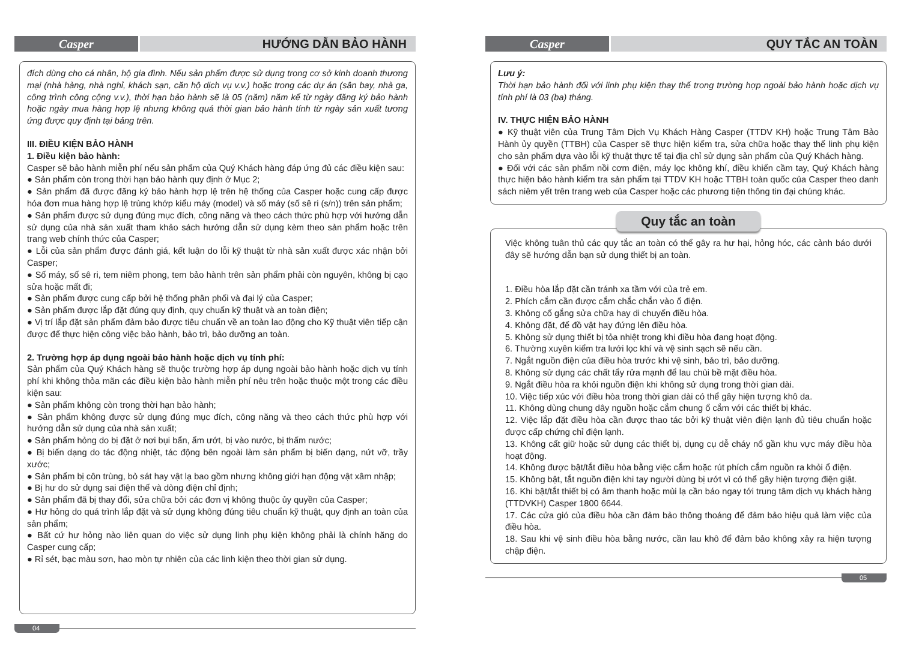Casper HƯỚNG DẪN BẢO HÀNH
đích dùng cho cá nhân, hộ gia đình. Nếu sản phẩm được sử dụng trong cơ sở kinh doanh thương mại (nhà hàng, nhà nghỉ, khách sạn, căn hộ dịch vụ v.v.) hoặc trong các dự án (sân bay, nhà ga, công trình công cộng v.v.), thời hạn bảo hành sẽ là 05 (năm) năm kể từ ngày đăng ký bảo hành hoặc ngày mua hàng hợp lệ nhưng không quá thời gian bảo hành tính từ ngày sản xuất tương ứng được quy định tại bảng trên.
III. ĐIỀU KIỆN BẢO HÀNH
1. Điều kiện bảo hành:
Casper sẽ bảo hành miễn phí nếu sản phẩm của Quý Khách hàng đáp ứng đủ các điều kiện sau:
● Sản phẩm còn trong thời hạn bảo hành quy định ở Mục 2;
● Sản phẩm đã được đăng ký bảo hành hợp lệ trên hệ thống của Casper hoặc cung cấp được hóa đơn mua hàng hợp lệ trùng khớp kiểu máy (model) và số máy (số sê ri (s/n)) trên sản phẩm;
● Sản phẩm được sử dụng đúng mục đích, công năng và theo cách thức phù hợp với hướng dẫn sử dụng của nhà sản xuất tham khảo sách hướng dẫn sử dụng kèm theo sản phẩm hoặc trên trang web chính thức của Casper;
● Lỗi của sản phẩm được đánh giá, kết luận do lỗi kỹ thuật từ nhà sản xuất được xác nhận bởi Casper;
● Số máy, số sê ri, tem niêm phong, tem bảo hành trên sản phẩm phải còn nguyên, không bị cạo sửa hoặc mất đi;
● Sản phẩm được cung cấp bởi hệ thống phân phối và đại lý của Casper;
● Sản phẩm được lắp đặt đúng quy định, quy chuẩn kỹ thuật và an toàn điện;
● Vị trí lắp đặt sản phẩm đảm bảo được tiêu chuẩn về an toàn lao động cho Kỹ thuật viên tiếp cận được để thực hiện công việc bảo hành, bảo trì, bảo dưỡng an toàn.
2. Trường hợp áp dụng ngoài bảo hành hoặc dịch vụ tính phí:
Sản phẩm của Quý Khách hàng sẽ thuộc trường hợp áp dụng ngoài bảo hành hoặc dịch vụ tính phí khi không thỏa mãn các điều kiện bảo hành miễn phí nêu trên hoặc thuộc một trong các điều kiện sau:
● Sản phẩm không còn trong thời hạn bảo hành;
● Sản phẩm không được sử dụng đúng mục đích, công năng và theo cách thức phù hợp với hướng dẫn sử dụng của nhà sản xuất;
● Sản phẩm hỏng do bị đặt ở nơi bụi bẩn, ẩm ướt, bị vào nước, bị thấm nước;
● Bị biến dạng do tác động nhiệt, tác động bên ngoài làm sản phẩm bị biến dạng, nứt vỡ, trầy xước;
● Sản phẩm bị côn trùng, bò sát hay vật lạ bao gồm nhưng không giới hạn động vật xâm nhập;
● Bị hư do sử dụng sai điện thế và dòng điện chỉ định;
● Sản phẩm đã bị thay đổi, sửa chữa bởi các đơn vị không thuộc ủy quyền của Casper;
● Hư hỏng do quá trình lắp đặt và sử dụng không đúng tiêu chuẩn kỹ thuật, quy định an toàn của sản phẩm;
● Bất cứ hư hỏng nào liên quan do việc sử dụng linh phụ kiện không phải là chính hãng do Casper cung cấp;
● Rỉ sét, bạc màu sơn, hao mòn tự nhiên của các linh kiện theo thời gian sử dụng.
04
Casper QUY TẮC AN TOÀN
Lưu ý:
Thời hạn bảo hành đối với linh phụ kiện thay thế trong trường hợp ngoài bảo hành hoặc dịch vụ tính phí là 03 (ba) tháng.
IV. THỰC HIỆN BẢO HÀNH
● Kỹ thuật viên của Trung Tâm Dịch Vụ Khách Hàng Casper (TTDV KH) hoặc Trung Tâm Bảo Hành ủy quyền (TTBH) của Casper sẽ thực hiện kiểm tra, sửa chữa hoặc thay thế linh phụ kiện cho sản phẩm dựa vào lỗi kỹ thuật thực tế tại địa chỉ sử dụng sản phẩm của Quý Khách hàng.
● Đối với các sản phẩm nồi cơm điện, máy lọc không khí, điều khiển cầm tay, Quý Khách hàng thực hiện bảo hành kiểm tra sản phẩm tại TTDV KH hoặc TTBH toàn quốc của Casper theo danh sách niêm yết trên trang web của Casper hoặc các phương tiện thông tin đại chúng khác.
Quy tắc an toàn
Việc không tuân thủ các quy tắc an toàn có thể gây ra hư hại, hỏng hóc, các cảnh báo dưới đây sẽ hướng dẫn bạn sử dụng thiết bị an toàn.
1. Điều hòa lắp đặt cần tránh xa tầm với của trẻ em.
2. Phích cắm cần được cắm chắc chắn vào ổ điện.
3. Không cố gắng sửa chữa hay di chuyển điều hòa.
4. Không đặt, để đồ vật hay đứng lên điều hòa.
5. Không sử dụng thiết bị tỏa nhiệt trong khi điều hòa đang hoạt động.
6. Thường xuyên kiểm tra lưới lọc khí và vệ sinh sạch sẽ nếu cần.
7. Ngắt nguồn điện của điều hòa trước khi vệ sinh, bảo trì, bảo dưỡng.
8. Không sử dụng các chất tẩy rửa mạnh để lau chùi bề mặt điều hòa.
9. Ngắt điều hòa ra khỏi nguồn điện khi không sử dụng trong thời gian dài.
10. Việc tiếp xúc với điều hòa trong thời gian dài có thể gây hiện tượng khô da.
11. Không dùng chung dây nguồn hoặc cắm chung ổ cắm với các thiết bị khác.
12. Việc lắp đặt điều hòa cần được thao tác bởi kỹ thuật viên điện lạnh đủ tiêu chuẩn hoặc được cấp chứng chỉ điện lạnh.
13. Không cất giữ hoặc sử dụng các thiết bị, dụng cụ dễ cháy nổ gần khu vực máy điều hòa hoạt động.
14. Không được bật/tắt điều hòa bằng việc cắm hoặc rút phích cắm nguồn ra khỏi ổ điện.
15. Không bật, tắt nguồn điện khi tay người dùng bị ướt vì có thể gây hiện tượng điện giật.
16. Khi bật/tắt thiết bị có âm thanh hoặc mùi lạ cần báo ngay tới trung tâm dịch vụ khách hàng (TTDVKH) Casper 1800 6644.
17. Các cửa gió của điều hòa cần đảm bảo thông thoáng để đảm bảo hiệu quả làm việc của điều hòa.
18. Sau khi vệ sinh điều hòa bằng nước, cần lau khô để đảm bảo không xảy ra hiện tượng chập điện.
05